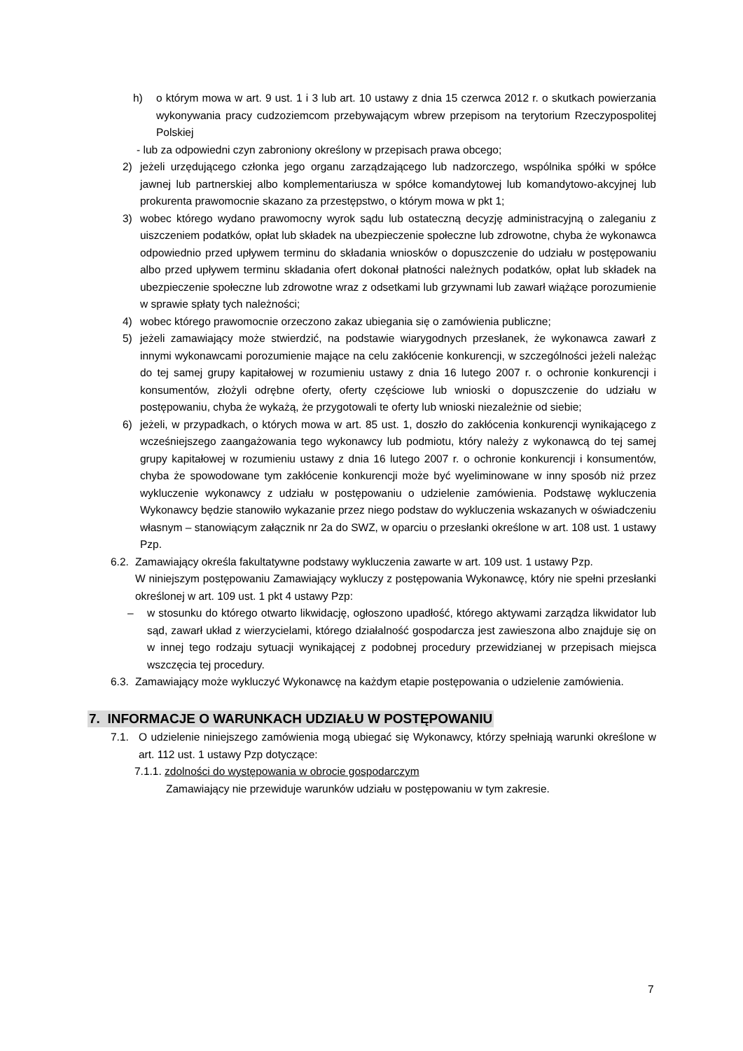h) o którym mowa w art. 9 ust. 1 i 3 lub art. 10 ustawy z dnia 15 czerwca 2012 r. o skutkach powierzania wykonywania pracy cudzoziemcom przebywającym wbrew przepisom na terytorium Rzeczypospolitej Polskiej
- lub za odpowiedni czyn zabroniony określony w przepisach prawa obcego;
2) jeżeli urzędującego członka jego organu zarządzającego lub nadzorczego, wspólnika spółki w spółce jawnej lub partnerskiej albo komplementariusza w spółce komandytowej lub komandytowo-akcyjnej lub prokurenta prawomocnie skazano za przestępstwo, o którym mowa w pkt 1;
3) wobec którego wydano prawomocny wyrok sądu lub ostateczną decyzję administracyjną o zaleganiu z uiszczeniem podatków, opłat lub składek na ubezpieczenie społeczne lub zdrowotne, chyba że wykonawca odpowiednio przed upływem terminu do składania wniosków o dopuszczenie do udziału w postępowaniu albo przed upływem terminu składania ofert dokonał płatności należnych podatków, opłat lub składek na ubezpieczenie społeczne lub zdrowotne wraz z odsetkami lub grzywnami lub zawarł wiążące porozumienie w sprawie spłaty tych należności;
4) wobec którego prawomocnie orzeczono zakaz ubiegania się o zamówienia publiczne;
5) jeżeli zamawiający może stwierdzić, na podstawie wiarygodnych przesłanek, że wykonawca zawarł z innymi wykonawcami porozumienie mające na celu zakłócenie konkurencji, w szczególności jeżeli należąc do tej samej grupy kapitałowej w rozumieniu ustawy z dnia 16 lutego 2007 r. o ochronie konkurencji i konsumentów, złożyli odrębne oferty, oferty częściowe lub wnioski o dopuszczenie do udziału w postępowaniu, chyba że wykażą, że przygotowali te oferty lub wnioski niezależnie od siebie;
6) jeżeli, w przypadkach, o których mowa w art. 85 ust. 1, doszło do zakłócenia konkurencji wynikającego z wcześniejszego zaangażowania tego wykonawcy lub podmiotu, który należy z wykonawcą do tej samej grupy kapitałowej w rozumieniu ustawy z dnia 16 lutego 2007 r. o ochronie konkurencji i konsumentów, chyba że spowodowane tym zakłócenie konkurencji może być wyeliminowane w inny sposób niż przez wykluczenie wykonawcy z udziału w postępowaniu o udzielenie zamówienia. Podstawę wykluczenia Wykonawcy będzie stanowiło wykazanie przez niego podstaw do wykluczenia wskazanych w oświadczeniu własnym – stanowiącym załącznik nr 2a do SWZ, w oparciu o przesłanki określone w art. 108 ust. 1 ustawy Pzp.
6.2. Zamawiający określa fakultatywne podstawy wykluczenia zawarte w art. 109 ust. 1 ustawy Pzp.
W niniejszym postępowaniu Zamawiający wykluczy z postępowania Wykonawcę, który nie spełni przesłanki określonej w art. 109 ust. 1 pkt 4 ustawy Pzp:
– w stosunku do którego otwarto likwidację, ogłoszono upadłość, którego aktywami zarządza likwidator lub sąd, zawarł układ z wierzycielami, którego działalność gospodarcza jest zawieszona albo znajduje się on w innej tego rodzaju sytuacji wynikającej z podobnej procedury przewidzianej w przepisach miejsca wszczęcia tej procedury.
6.3. Zamawiający może wykluczyć Wykonawcę na każdym etapie postępowania o udzielenie zamówienia.
7. INFORMACJE O WARUNKACH UDZIAŁU W POSTĘPOWANIU
7.1. O udzielenie niniejszego zamówienia mogą ubiegać się Wykonawcy, którzy spełniają warunki określone w art. 112 ust. 1 ustawy Pzp dotyczące:
7.1.1. zdolności do występowania w obrocie gospodarczym
Zamawiający nie przewiduje warunków udziału w postępowaniu w tym zakresie.
7